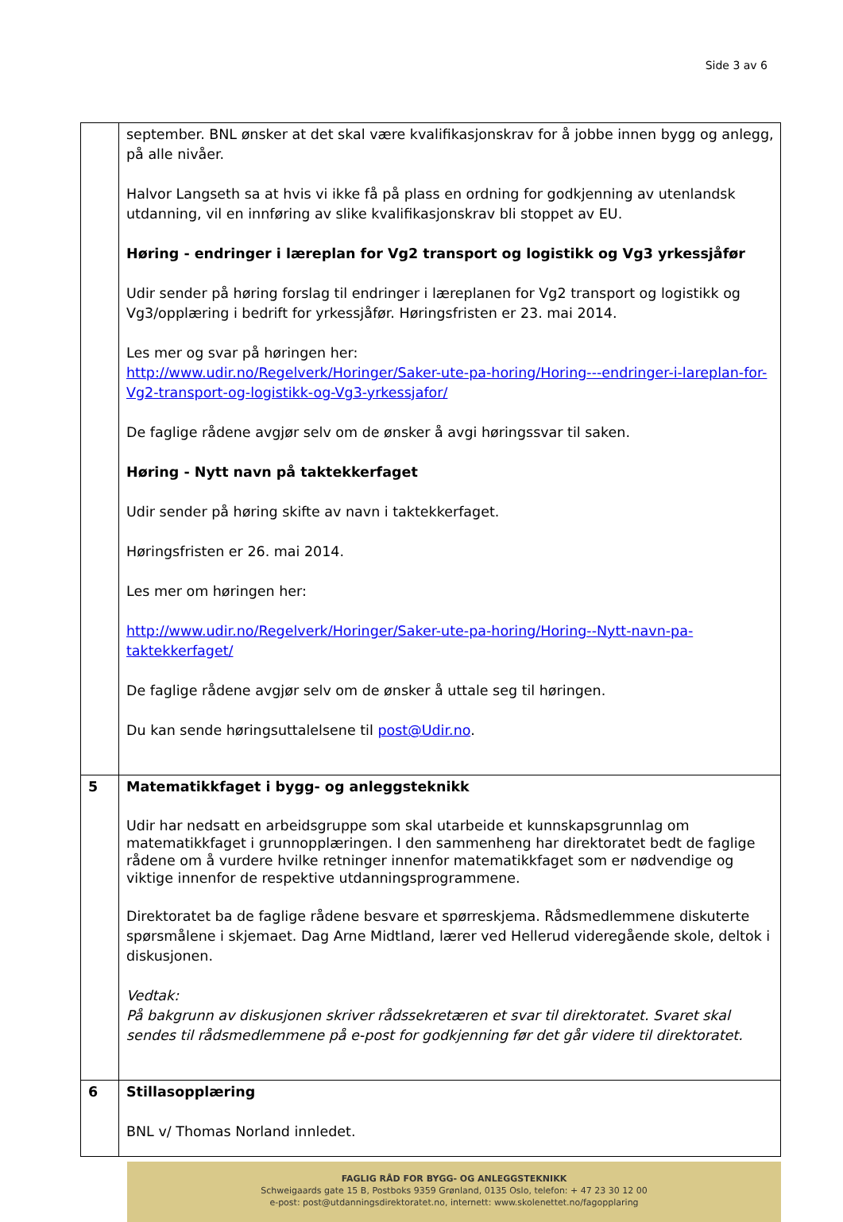Side 3 av 6
| | september. BNL ønsker at det skal være kvalifikasjonskrav for å jobbe innen bygg og anlegg, på alle nivåer. Halvor Langseth sa at hvis vi ikke få på plass en ordning for godkjenning av utenlandsk utdanning, vil en innføring av slike kvalifikasjonskrav bli stoppet av EU. Høring - endringer i læreplan for Vg2 transport og logistikk og Vg3 yrkessjåfør Udir sender på høring forslag til endringer i læreplanen for Vg2 transport og logistikk og Vg3/opplæring i bedrift for yrkessjåfør. Høringsfristen er 23. mai 2014. Les mer og svar på høringen her: http://www.udir.no/Regelverk/Horinger/Saker-ute-pa-horing/Horing---endringer-i-lareplan-for-Vg2-transport-og-logistikk-og-Vg3-yrkessjafor/ De faglige rådene avgjør selv om de ønsker å avgi høringssvar til saken. Høring - Nytt navn på taktekkerfaget Udir sender på høring skifte av navn i taktekkerfaget. Høringsfristen er 26. mai 2014. Les mer om høringen her: http://www.udir.no/Regelverk/Horinger/Saker-ute-pa-horing/Horing--Nytt-navn-pa-taktekkerfaget/ De faglige rådene avgjør selv om de ønsker å uttale seg til høringen. Du kan sende høringsuttalelsene til post@Udir.no . |
| 5 | Matematikkfaget i bygg- og anleggsteknikk Udir har nedsatt en arbeidsgruppe som skal utarbeide et kunnskapsgrunnlag om matematikkfaget i grunnopplæringen. I den sammenheng har direktoratet bedt de faglige rådene om å vurdere hvilke retninger innenfor matematikkfaget som er nødvendige og viktige innenfor de respektive utdanningsprogrammene. Direktoratet ba de faglige rådene besvare et spørreskjema. Rådsmedlemmene diskuterte spørsmålene i skjemaet. Dag Arne Midtland, lærer ved Hellerud videregående skole, deltok i diskusjonen. Vedtak: På bakgrunn av diskusjonen skriver rådssekretæren et svar til direktoratet. Svaret skal sendes til rådsmedlemmene på e-post for godkjenning før det går videre til direktoratet. |
| 6 | Stillasopplæring BNL v/ Thomas Norland innledet. |
FAGLIG RÅD FOR BYGG- OG ANLEGGSTEKNIKK
Schweigaards gate 15 B, Postboks 9359 Grønland, 0135 Oslo, telefon: + 47 23 30 12 00
e-post: post@utdanningsdirektoratet.no, internett: www.skolenettet.no/fagopplaring